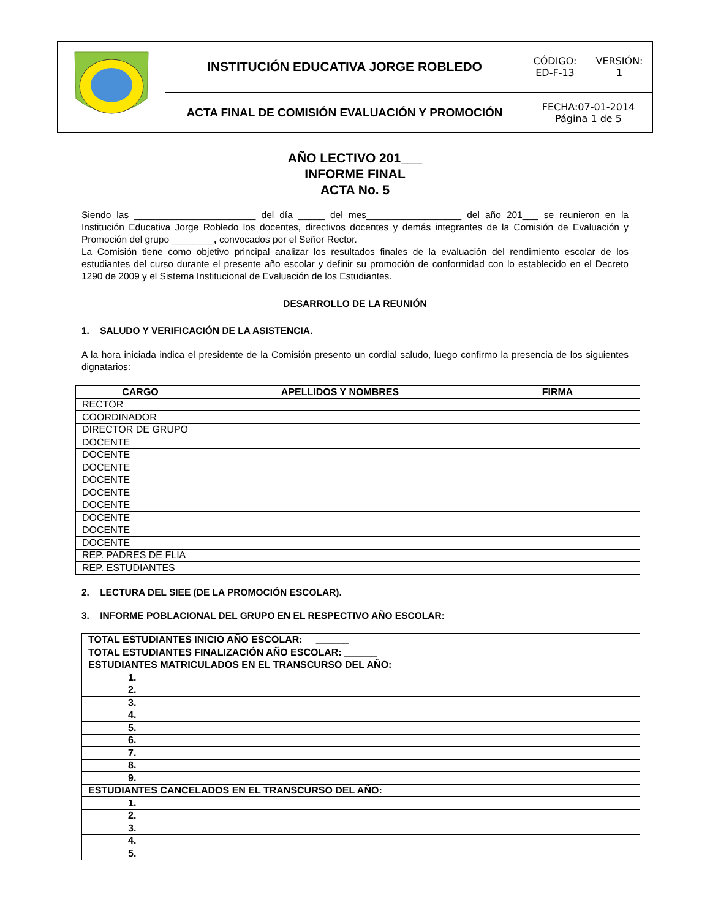| | INSTITUCIÓN EDUCATIVA JORGE ROBLEDO | CÓDIGO: ED-F-13 | VERSIÓN: 1 |
| | ACTA FINAL DE COMISIÓN EVALUACIÓN Y PROMOCIÓN | FECHA:07-01-2014 Página 1 de 5 | |
AÑO LECTIVO 201___
INFORME FINAL
ACTA No. 5
Siendo las _______________________ del día _____ del mes__________________ del año 201___ se reunieron en la Institución Educativa Jorge Robledo los docentes, directivos docentes y demás integrantes de la Comisión de Evaluación y Promoción del grupo ________, convocados por el Señor Rector.
La Comisión tiene como objetivo principal analizar los resultados finales de la evaluación del rendimiento escolar de los estudiantes del curso durante el presente año escolar y definir su promoción de conformidad con lo establecido en el Decreto 1290 de 2009 y el Sistema Institucional de Evaluación de los Estudiantes.
DESARROLLO DE LA REUNIÓN
1. SALUDO Y VERIFICACIÓN DE LA ASISTENCIA.
A la hora iniciada indica el presidente de la Comisión presento un cordial saludo, luego confirmo la presencia de los siguientes dignatarios:
| CARGO | APELLIDOS Y NOMBRES | FIRMA |
| --- | --- | --- |
| RECTOR | | |
| COORDINADOR | | |
| DIRECTOR DE GRUPO | | |
| DOCENTE | | |
| DOCENTE | | |
| DOCENTE | | |
| DOCENTE | | |
| DOCENTE | | |
| DOCENTE | | |
| DOCENTE | | |
| DOCENTE | | |
| DOCENTE | | |
| REP. PADRES DE FLIA | | |
| REP. ESTUDIANTES | | |
2. LECTURA DEL SIEE (DE LA PROMOCIÓN ESCOLAR).
3. INFORME POBLACIONAL DEL GRUPO EN EL RESPECTIVO AÑO ESCOLAR:
| TOTAL ESTUDIANTES INICIO AÑO ESCOLAR: ______ |
| TOTAL ESTUDIANTES FINALIZACIÓN AÑO ESCOLAR: ______ |
| ESTUDIANTES MATRICULADOS EN EL TRANSCURSO DEL AÑO: |
| 1. |
| 2. |
| 3. |
| 4. |
| 5. |
| 6. |
| 7. |
| 8. |
| 9. |
| ESTUDIANTES CANCELADOS EN EL TRANSCURSO DEL AÑO: |
| 1. |
| 2. |
| 3. |
| 4. |
| 5. |